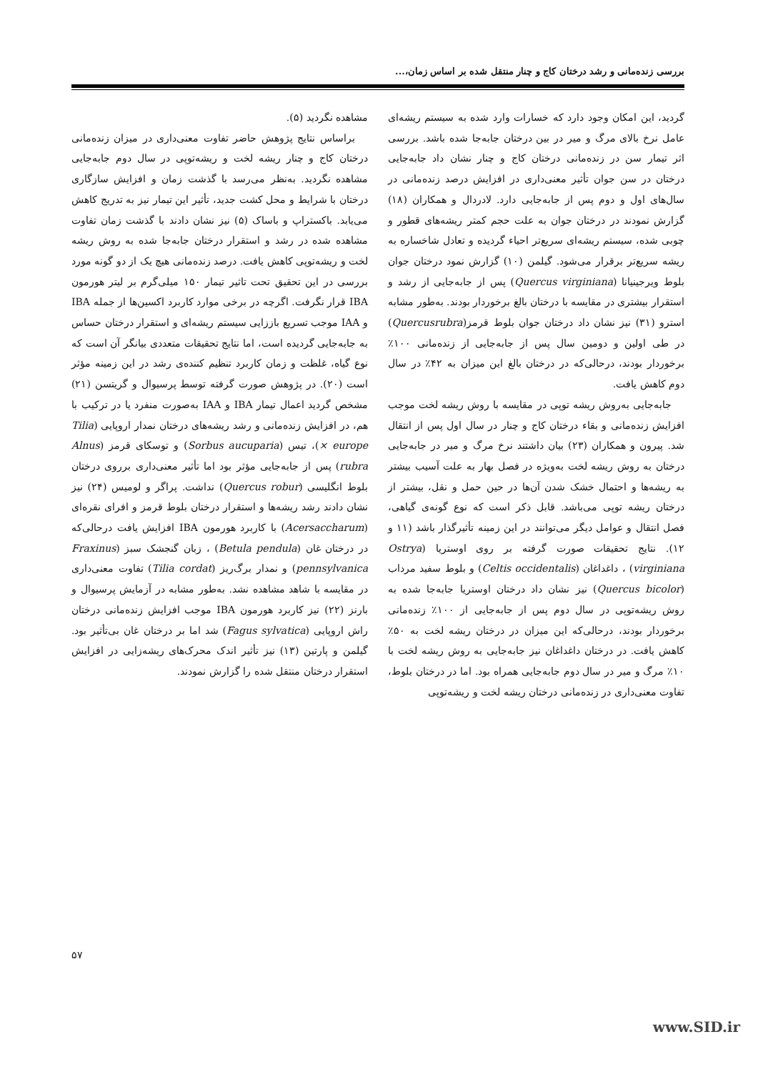بررسی زنده‌مانی و رشد درختان کاج و چنار منتقل شده بر اساس زمان،...
گردید، این امکان وجود دارد که خسارات وارد شده به سیستم ریشه‌ای عامل نرخ بالای مرگ و میر در بین درختان جابه‌جا شده باشد. بررسی اثر تیمار سن در زنده‌مانی درختان کاج و چنار نشان داد جابه‌جایی درختان در سن جوان تأثیر معنی‌داری در افزایش درصد زنده‌مانی در سال‌های اول و دوم پس از جابه‌جایی دارد. لادردال و همکاران (۱۸) گزارش نمودند در درختان جوان به علت حجم کمتر ریشه‌های قطور و چوبی شده، سیستم ریشه‌ای سریع‌تر احیاء گردیده و تعادل شاخساره به ریشه سریع‌تر برقرار می‌شود. گیلمن (۱۰) گزارش نمود درختان جوان بلوط ویرجینیانا (Quercus virginiana) پس از جابه‌جایی از رشد و استقرار بیشتری در مقایسه با درختان بالغ برخوردار بودند. به‌طور مشابه استرو (۳۱) نیز نشان داد درختان جوان بلوط قرمز(Quercusrubra) در طی اولین و دومین سال پس از جابه‌جایی از زنده‌مانی ۱۰۰٪ برخوردار بودند، درحالی‌که در درختان بالغ این میزان به ۴۲٪ در سال دوم کاهش یافت.
جابه‌جایی به‌روش ریشه توپی در مقایسه با روش ریشه لخت موجب افزایش زنده‌مانی و بقاء درختان کاج و چنار در سال اول پس از انتقال شد. پیرون و همکاران (۲۳) بیان داشتند نرخ مرگ و میر در جابه‌جایی درختان به روش ریشه لخت به‌ویژه در فصل بهار به علت آسیب بیشتر به ریشه‌ها و احتمال خشک شدن آن‌ها در حین حمل و نقل، بیشتر از درختان ریشه توپی می‌باشد. قابل ذکر است که نوع گونه‌ی گیاهی، فصل انتقال و عوامل دیگر می‌توانند در این زمینه تأثیرگذار باشد (۱۱ و ۱۲). نتایج تحقیقات صورت گرفته بر روی اوستریا (Ostrya virginiana) ، داغداغان (Celtis occidentalis) و بلوط سفید مرداب (Quercus bicolor) نیز نشان داد درختان اوستریا جابه‌جا شده به روش ریشه‌توپی در سال دوم پس از جابه‌جایی از ۱۰۰٪ زنده‌مانی برخوردار بودند، درحالی‌که این میزان در درختان ریشه لخت به ۵۰٪ کاهش یافت. در درختان داغداغان نیز جابه‌جایی به روش ریشه لخت با ۱۰٪ مرگ و میر در سال دوم جابه‌جایی همراه بود. اما در درختان بلوط، تفاوت معنی‌داری در زنده‌مانی درختان ریشه لخت و ریشه‌توپی
مشاهده نگردید (۵).
براساس نتایج پژوهش حاضر تفاوت معنی‌داری در میزان زنده‌مانی درختان کاج و چنار ریشه لخت و ریشه‌توپی در سال دوم جابه‌جایی مشاهده نگردید. به‌نظر می‌رسد با گذشت زمان و افزایش سازگاری درختان با شرایط و محل کشت جدید، تأثیر این تیمار نیز به تدریج کاهش می‌یابد. باکستراپ و باساک (۵) نیز نشان دادند با گذشت زمان تفاوت مشاهده شده در رشد و استقرار درختان جابه‌جا شده به روش ریشه لخت و ریشه‌توپی کاهش یافت. درصد زنده‌مانی هیچ یک از دو گونه مورد بررسی در این تحقیق تحت تاثیر تیمار ۱۵۰ میلی‌گرم بر لیتر هورمون IBA قرار نگرفت. اگرچه در برخی موارد کاربرد اکسین‌ها از جمله IBA و IAA موجب تسریع باززایی سیستم ریشه‌ای و استقرار درختان حساس به جابه‌جایی گردیده است، اما نتایج تحقیقات متعددی بیانگر آن است که نوع گیاه، غلظت و زمان کاربرد تنظیم کننده‌ی رشد در این زمینه مؤثر است (۲۰). در پژوهش صورت گرفته توسط پرسیوال و گریتسن (۲۱) مشخص گردید اعمال تیمار IBA و IAA به‌صورت منفرد یا در ترکیب با هم، در افزایش زنده‌مانی و رشد ریشه‌های درختان نمدار اروپایی (Tilia × europe)، تیس (Sorbus aucuparia) و توسکای قرمز (Alnus rubra) پس از جابه‌جایی مؤثر بود اما تأثیر معنی‌داری برروی درختان بلوط انگلیسی (Quercus robur) نداشت. پراگر و لومیس (۲۴) نیز نشان دادند رشد ریشه‌ها و استقرار درختان بلوط قرمز و افرای نقره‌ای (Acersaccharum) با کاربرد هورمون IBA افزایش یافت درحالی‌که در درختان غان (Betula pendula) ، زبان گنجشک سبز (Fraxinus pennsylvanica) و نمدار برگ‌ریز (Tilia cordat) تفاوت معنی‌داری در مقایسه با شاهد مشاهده نشد. به‌طور مشابه در آزمایش پرسیوال و بارنز (۲۲) نیز کاربرد هورمون IBA موجب افزایش زنده‌مانی درختان راش اروپایی (Fagus sylvatica) شد اما بر درختان غان بی‌تأثیر بود. گیلمن و پارتین (۱۳) نیز تأثیر اندک محرک‌های ریشه‌زایی در افزایش استقرار درختان منتقل شده را گزارش نمودند.
۵۷
www.SID.ir